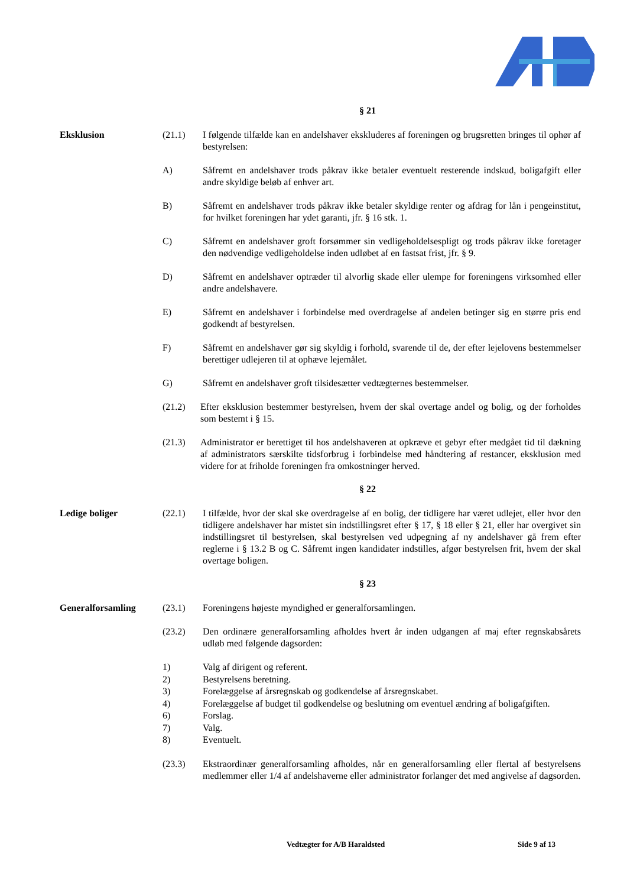§ 21
Eksklusion (21.1) I følgende tilfælde kan en andelshaver ekskluderes af foreningen og brugsretten bringes til ophør af bestyrelsen:
A) Såfremt en andelshaver trods påkrav ikke betaler eventuelt resterende indskud, boligafgift eller andre skyldige beløb af enhver art.
B) Såfremt en andelshaver trods påkrav ikke betaler skyldige renter og afdrag for lån i pengeinstitut, for hvilket foreningen har ydet garanti, jfr. § 16 stk. 1.
C) Såfremt en andelshaver groft forsømmer sin vedligeholdelsespligt og trods påkrav ikke foretager den nødvendige vedligeholdelse inden udløbet af en fastsat frist, jfr. § 9.
D) Såfremt en andelshaver optræder til alvorlig skade eller ulempe for foreningens virksomhed eller andre andelshavere.
E) Såfremt en andelshaver i forbindelse med overdragelse af andelen betinger sig en større pris end godkendt af bestyrelsen.
F) Såfremt en andelshaver gør sig skyldig i forhold, svarende til de, der efter lejelovens bestemmelser berettiger udlejeren til at ophæve lejemålet.
G) Såfremt en andelshaver groft tilsidesætter vedtægternes bestemmelser.
(21.2) Efter eksklusion bestemmer bestyrelsen, hvem der skal overtage andel og bolig, og der forholdes som bestemt i § 15.
(21.3) Administrator er berettiget til hos andelshaveren at opkræve et gebyr efter medgået tid til dækning af administrators særskilte tidsforbrug i forbindelse med håndtering af restancer, eksklusion med videre for at friholde foreningen fra omkostninger herved.
§ 22
Ledige boliger (22.1) I tilfælde, hvor der skal ske overdragelse af en bolig, der tidligere har været udlejet, eller hvor den tidligere andelshaver har mistet sin indstillingsret efter § 17, § 18 eller § 21, eller har overgivet sin indstillingsret til bestyrelsen, skal bestyrelsen ved udpegning af ny andelshaver gå frem efter reglerne i § 13.2 B og C. Såfremt ingen kandidater indstilles, afgør bestyrelsen frit, hvem der skal overtage boligen.
§ 23
Generalforsamling (23.1) Foreningens højeste myndighed er generalforsamlingen.
(23.2) Den ordinære generalforsamling afholdes hvert år inden udgangen af maj efter regnskabsårets udløb med følgende dagsorden:
1) Valg af dirigent og referent.
2) Bestyrelsens beretning.
3) Forelæggelse af årsregnskab og godkendelse af årsregnskabet.
4) Forelæggelse af budget til godkendelse og beslutning om eventuel ændring af boligafgiften.
6) Forslag.
7) Valg.
8) Eventuelt.
(23.3) Ekstraordinær generalforsamling afholdes, når en generalforsamling eller flertal af bestyrelsens medlemmer eller 1/4 af andelshaverne eller administrator forlanger det med angivelse af dagsorden.
Vedtægter for A/B Haraldsted Side 9 af 13